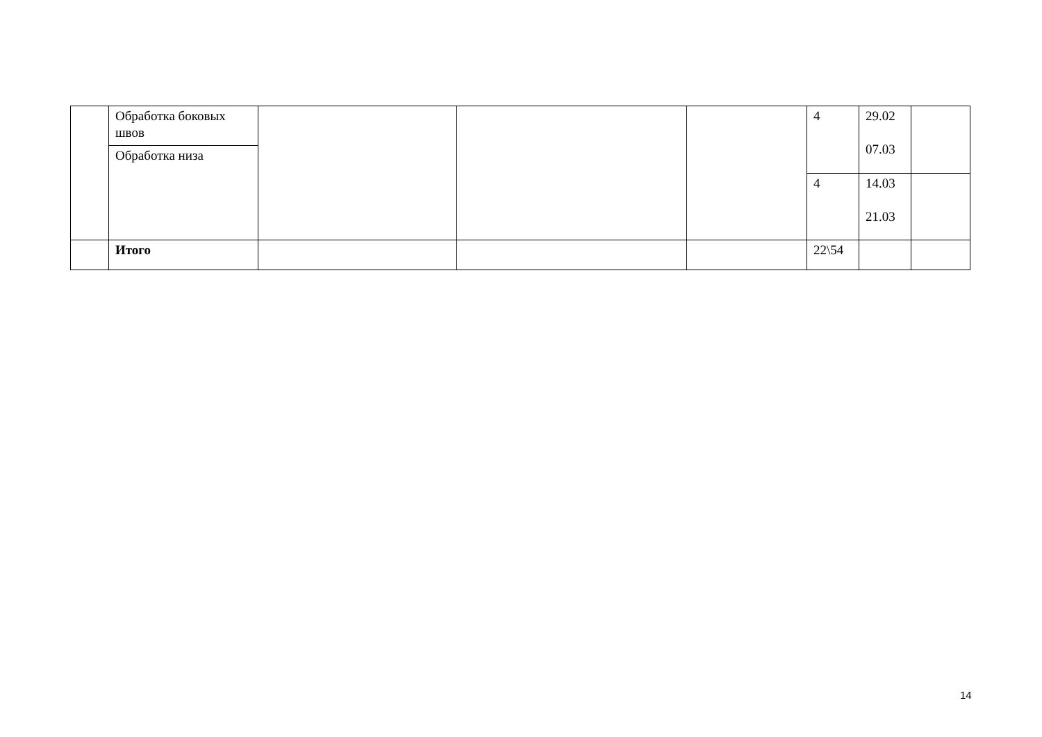| | Обработка боковых швов | | | | 4 | 29.02 07.03 | |
| | Обработка низа | | | | | | |
| | | | | | 4 | 14.03 21.03 | |
| | Итого | | | | 22\54 | | |
14